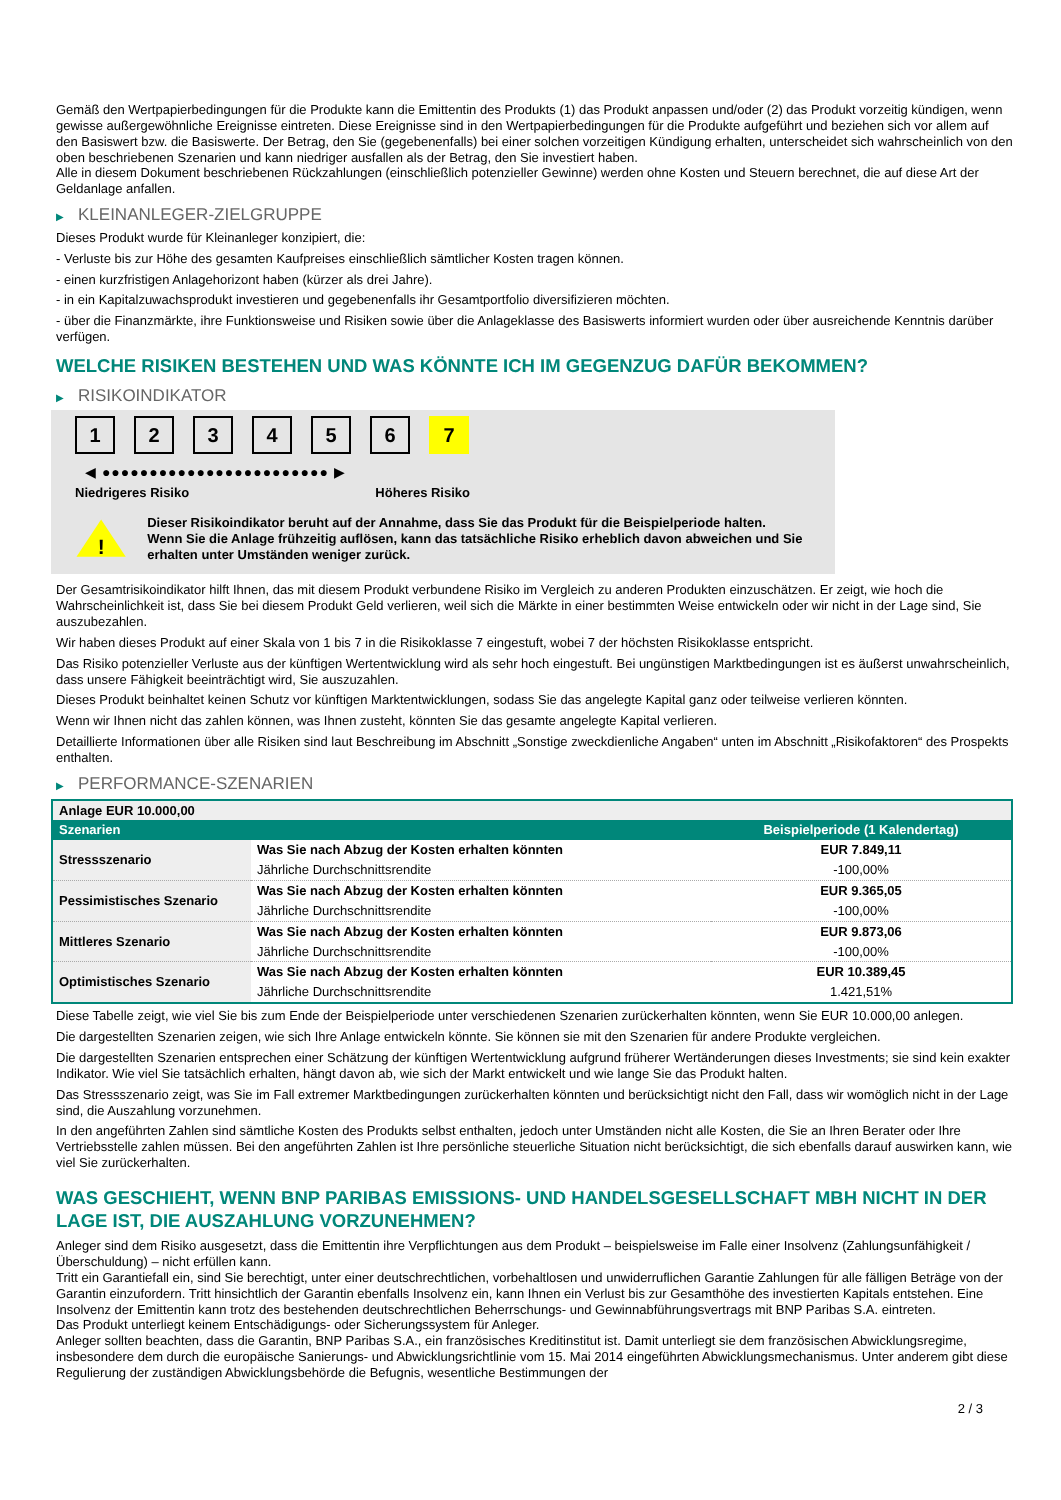Gemäß den Wertpapierbedingungen für die Produkte kann die Emittentin des Produkts (1) das Produkt anpassen und/oder (2) das Produkt vorzeitig kündigen, wenn gewisse außergewöhnliche Ereignisse eintreten. Diese Ereignisse sind in den Wertpapierbedingungen für die Produkte aufgeführt und beziehen sich vor allem auf den Basiswert bzw. die Basiswerte. Der Betrag, den Sie (gegebenenfalls) bei einer solchen vorzeitigen Kündigung erhalten, unterscheidet sich wahrscheinlich von den oben beschriebenen Szenarien und kann niedriger ausfallen als der Betrag, den Sie investiert haben.
Alle in diesem Dokument beschriebenen Rückzahlungen (einschließlich potenzieller Gewinne) werden ohne Kosten und Steuern berechnet, die auf diese Art der Geldanlage anfallen.
▶ KLEINANLEGER-ZIELGRUPPE
Dieses Produkt wurde für Kleinanleger konzipiert, die:
- Verluste bis zur Höhe des gesamten Kaufpreises einschließlich sämtlicher Kosten tragen können.
- einen kurzfristigen Anlagehorizont haben (kürzer als drei Jahre).
- in ein Kapitalzuwachsprodukt investieren und gegebenenfalls ihr Gesamtportfolio diversifizieren möchten.
- über die Finanzmärkte, ihre Funktionsweise und Risiken sowie über die Anlageklasse des Basiswerts informiert wurden oder über ausreichende Kenntnis darüber verfügen.
WELCHE RISIKEN BESTEHEN UND WAS KÖNNTE ICH IM GEGENZUG DAFÜR BEKOMMEN?
▶ RISIKOINDIKATOR
123456 7
◀ ●●●●●●●●●●●●●●●●●●●●●●●● ▶
Niedrigeres Risiko Höheres Risiko
!
Dieser Risikoindikator beruht auf der Annahme, dass Sie das Produkt für die Beispielperiode halten.
Wenn Sie die Anlage frühzeitig auflösen, kann das tatsächliche Risiko erheblich davon abweichen und Sie erhalten unter Umständen weniger zurück.
Der Gesamtrisikoindikator hilft Ihnen, das mit diesem Produkt verbundene Risiko im Vergleich zu anderen Produkten einzuschätzen. Er zeigt, wie hoch die Wahrscheinlichkeit ist, dass Sie bei diesem Produkt Geld verlieren, weil sich die Märkte in einer bestimmten Weise entwickeln oder wir nicht in der Lage sind, Sie auszubezahlen.
Wir haben dieses Produkt auf einer Skala von 1 bis 7 in die Risikoklasse 7 eingestuft, wobei 7 der höchsten Risikoklasse entspricht.
Das Risiko potenzieller Verluste aus der künftigen Wertentwicklung wird als sehr hoch eingestuft. Bei ungünstigen Marktbedingungen ist es äußerst unwahrscheinlich, dass unsere Fähigkeit beeinträchtigt wird, Sie auszuzahlen.
Dieses Produkt beinhaltet keinen Schutz vor künftigen Marktentwicklungen, sodass Sie das angelegte Kapital ganz oder teilweise verlieren könnten.
Wenn wir Ihnen nicht das zahlen können, was Ihnen zusteht, könnten Sie das gesamte angelegte Kapital verlieren.
Detaillierte Informationen über alle Risiken sind laut Beschreibung im Abschnitt „Sonstige zweckdienliche Angaben“ unten im Abschnitt „Risikofaktoren“ des Prospekts enthalten.
▶ PERFORMANCE-SZENARIEN
| Anlage EUR 10.000,00 | | |
| --- | --- | --- |
| Szenarien | | Beispielperiode (1 Kalendertag) |
| Stressszenario | Was Sie nach Abzug der Kosten erhalten könnten | EUR 7.849,11 |
| | Jährliche Durchschnittsrendite | -100,00% |
| Pessimistisches Szenario | Was Sie nach Abzug der Kosten erhalten könnten | EUR 9.365,05 |
| | Jährliche Durchschnittsrendite | -100,00% |
| Mittleres Szenario | Was Sie nach Abzug der Kosten erhalten könnten | EUR 9.873,06 |
| | Jährliche Durchschnittsrendite | -100,00% |
| Optimistisches Szenario | Was Sie nach Abzug der Kosten erhalten könnten | EUR 10.389,45 |
| | Jährliche Durchschnittsrendite | 1.421,51% |
Diese Tabelle zeigt, wie viel Sie bis zum Ende der Beispielperiode unter verschiedenen Szenarien zurückerhalten könnten, wenn Sie EUR 10.000,00 anlegen.
Die dargestellten Szenarien zeigen, wie sich Ihre Anlage entwickeln könnte. Sie können sie mit den Szenarien für andere Produkte vergleichen.
Die dargestellten Szenarien entsprechen einer Schätzung der künftigen Wertentwicklung aufgrund früherer Wertänderungen dieses Investments; sie sind kein exakter Indikator. Wie viel Sie tatsächlich erhalten, hängt davon ab, wie sich der Markt entwickelt und wie lange Sie das Produkt halten.
Das Stressszenario zeigt, was Sie im Fall extremer Marktbedingungen zurückerhalten könnten und berücksichtigt nicht den Fall, dass wir womöglich nicht in der Lage sind, die Auszahlung vorzunehmen.
In den angeführten Zahlen sind sämtliche Kosten des Produkts selbst enthalten, jedoch unter Umständen nicht alle Kosten, die Sie an Ihren Berater oder Ihre Vertriebsstelle zahlen müssen. Bei den angeführten Zahlen ist Ihre persönliche steuerliche Situation nicht berücksichtigt, die sich ebenfalls darauf auswirken kann, wie viel Sie zurückerhalten.
WAS GESCHIEHT, WENN BNP PARIBAS EMISSIONS- UND HANDELSGESELLSCHAFT MBH NICHT IN DER LAGE IST, DIE AUSZAHLUNG VORZUNEHMEN?
Anleger sind dem Risiko ausgesetzt, dass die Emittentin ihre Verpflichtungen aus dem Produkt – beispielsweise im Falle einer Insolvenz (Zahlungsunfähigkeit / Überschuldung) – nicht erfüllen kann.
Tritt ein Garantiefall ein, sind Sie berechtigt, unter einer deutschrechtlichen, vorbehaltlosen und unwiderruflichen Garantie Zahlungen für alle fälligen Beträge von der Garantin einzufordern. Tritt hinsichtlich der Garantin ebenfalls Insolvenz ein, kann Ihnen ein Verlust bis zur Gesamthöhe des investierten Kapitals entstehen. Eine Insolvenz der Emittentin kann trotz des bestehenden deutschrechtlichen Beherrschungs- und Gewinnabführungsvertrags mit BNP Paribas S.A. eintreten.
Das Produkt unterliegt keinem Entschädigungs- oder Sicherungssystem für Anleger.
Anleger sollten beachten, dass die Garantin, BNP Paribas S.A., ein französisches Kreditinstitut ist. Damit unterliegt sie dem französischen Abwicklungsregime, insbesondere dem durch die europäische Sanierungs- und Abwicklungsrichtlinie vom 15. Mai 2014 eingeführten Abwicklungsmechanismus. Unter anderem gibt diese Regulierung der zuständigen Abwicklungsbehörde die Befugnis, wesentliche Bestimmungen der
2 / 3